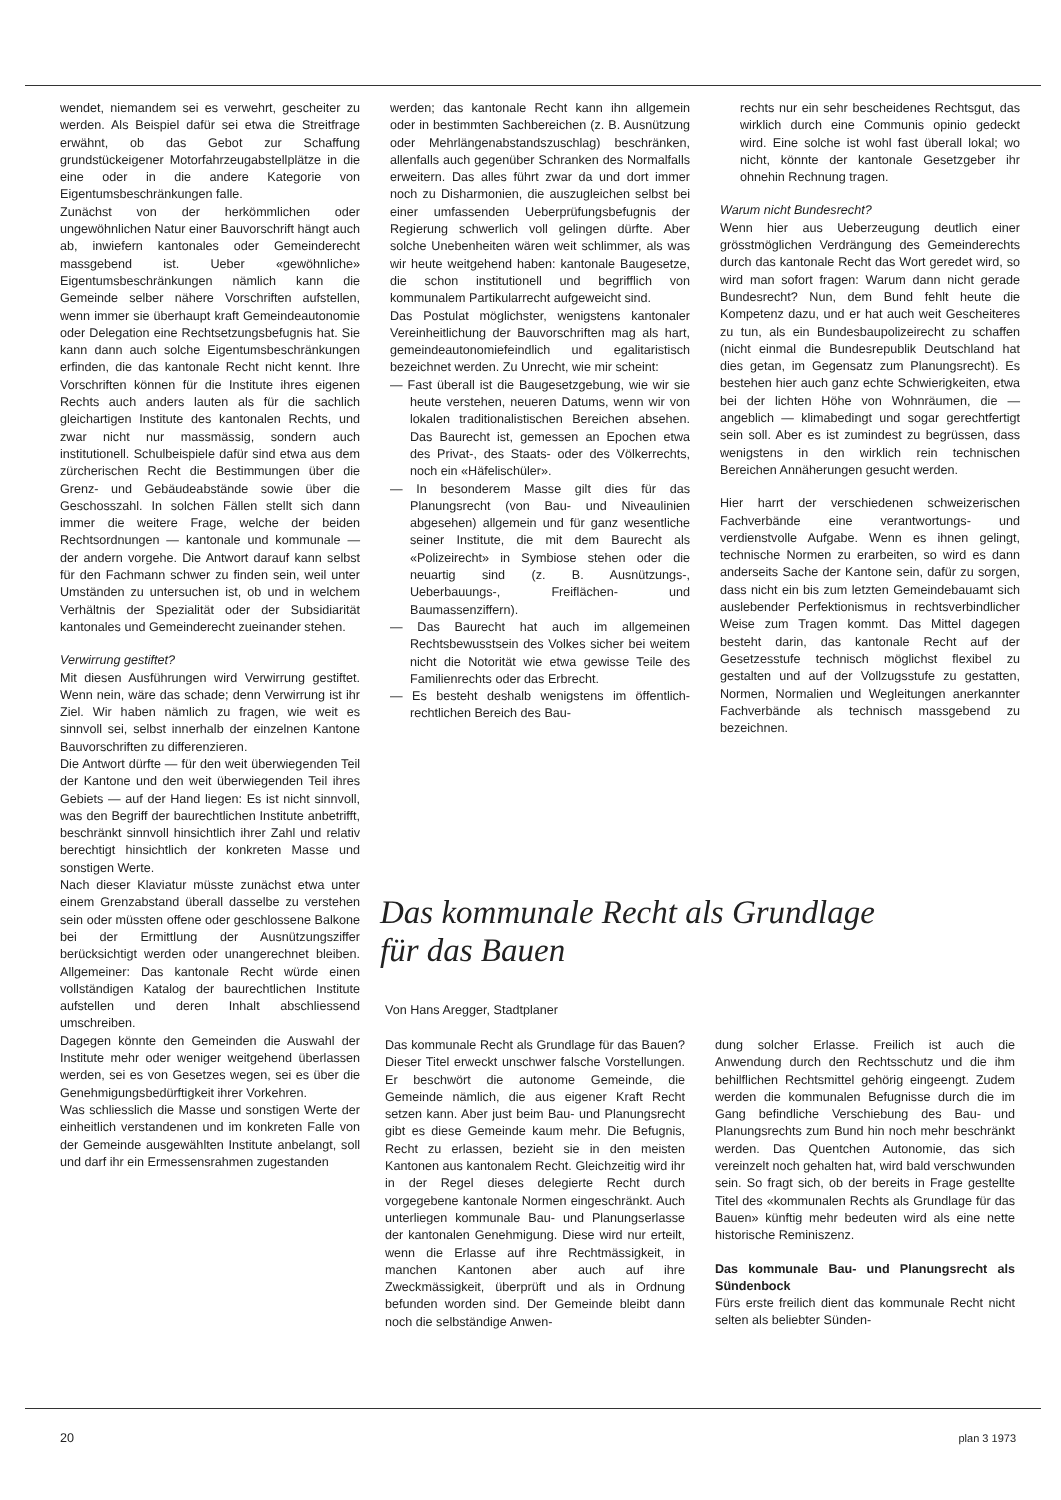wendet, niemandem sei es verwehrt, gescheiter zu werden. Als Beispiel dafür sei etwa die Streitfrage erwähnt, ob das Gebot zur Schaffung grundstückeigener Motorfahrzeugabstellplätze in die eine oder in die andere Kategorie von Eigentumsbeschränkungen falle.
Zunächst von der herkömmlichen oder ungewöhnlichen Natur einer Bauvorschrift hängt auch ab, inwiefern kantonales oder Gemeinderecht massgebend ist. Ueber «gewöhnliche» Eigentumsbeschränkungen nämlich kann die Gemeinde selber nähere Vorschriften aufstellen, wenn immer sie überhaupt kraft Gemeindeautonomie oder Delegation eine Rechtsetzungsbefugnis hat. Sie kann dann auch solche Eigentumsbeschränkungen erfinden, die das kantonale Recht nicht kennt. Ihre Vorschriften können für die Institute ihres eigenen Rechts auch anders lauten als für die sachlich gleichartigen Institute des kantonalen Rechts, und zwar nicht nur massmässig, sondern auch institutionell. Schulbeispiele dafür sind etwa aus dem zürcherischen Recht die Bestimmungen über die Grenz- und Gebäudeabstände sowie über die Geschosszahl. In solchen Fällen stellt sich dann immer die weitere Frage, welche der beiden Rechtsordnungen — kantonale und kommunale — der andern vorgehe. Die Antwort darauf kann selbst für den Fachmann schwer zu finden sein, weil unter Umständen zu untersuchen ist, ob und in welchem Verhältnis der Spezialität oder der Subsidiarität kantonales und Gemeinderecht zueinander stehen.
Verwirrung gestiftet?
Mit diesen Ausführungen wird Verwirrung gestiftet. Wenn nein, wäre das schade; denn Verwirrung ist ihr Ziel. Wir haben nämlich zu fragen, wie weit es sinnvoll sei, selbst innerhalb der einzelnen Kantone Bauvorschriften zu differenzieren.
Die Antwort dürfte — für den weit überwiegenden Teil der Kantone und den weit überwiegenden Teil ihres Gebiets — auf der Hand liegen: Es ist nicht sinnvoll, was den Begriff der baurechtlichen Institute anbetrifft, beschränkt sinnvoll hinsichtlich ihrer Zahl und relativ berechtigt hinsichtlich der konkreten Masse und sonstigen Werte.
Nach dieser Klaviatur müsste zunächst etwa unter einem Grenzabstand überall dasselbe zu verstehen sein oder müssten offene oder geschlossene Balkone bei der Ermittlung der Ausnützungsziffer berücksichtigt werden oder unangerechnet bleiben. Allgemeiner: Das kantonale Recht würde einen vollständigen Katalog der baurechtlichen Institute aufstellen und deren Inhalt abschliessend umschreiben.
Dagegen könnte den Gemeinden die Auswahl der Institute mehr oder weniger weitgehend überlassen werden, sei es von Gesetzes wegen, sei es über die Genehmigungsbedürftigkeit ihrer Vorkehren.
Was schliesslich die Masse und sonstigen Werte der einheitlich verstandenen und im konkreten Falle von der Gemeinde ausgewählten Institute anbelangt, soll und darf ihr ein Ermessensrahmen zugestanden
werden; das kantonale Recht kann ihn allgemein oder in bestimmten Sachbereichen (z. B. Ausnützung oder Mehrlängenabstandszuschlag) beschränken, allenfalls auch gegenüber Schranken des Normalfalls erweitern. Das alles führt zwar da und dort immer noch zu Disharmonien, die auszugleichen selbst bei einer umfassenden Ueberprüfungsbefugnis der Regierung schwerlich voll gelingen dürfte. Aber solche Unebenheiten wären weit schlimmer, als was wir heute weitgehend haben: kantonale Baugesetze, die schon institutionell und begrifflich von kommunalem Partikularrecht aufgeweicht sind.
Das Postulat möglichster, wenigstens kantonaler Vereinheitlichung der Bauvorschriften mag als hart, gemeindeautonomiefeindlich und egalitaristisch bezeichnet werden. Zu Unrecht, wie mir scheint:
— Fast überall ist die Baugesetzgebung, wie wir sie heute verstehen, neueren Datums, wenn wir von lokalen traditionalistischen Bereichen absehen. Das Baurecht ist, gemessen an Epochen etwa des Privat-, des Staats- oder des Völkerrechts, noch ein «Häfelischüler».
— In besonderem Masse gilt dies für das Planungsrecht (von Bau- und Niveaulinien abgesehen) allgemein und für ganz wesentliche seiner Institute, die mit dem Baurecht als «Polizeirecht» in Symbiose stehen oder die neuartig sind (z. B. Ausnützungs-, Ueberbauungs-, Freiflächen- und Baumassenziffern).
— Das Baurecht hat auch im allgemeinen Rechtsbewusstsein des Volkes sicher bei weitem nicht die Notorität wie etwa gewisse Teile des Familienrechts oder das Erbrecht.
— Es besteht deshalb wenigstens im öffentlich-rechtlichen Bereich des Bau-
rechts nur ein sehr bescheidenes Rechtsgut, das wirklich durch eine Communis opinio gedeckt wird. Eine solche ist wohl fast überall lokal; wo nicht, könnte der kantonale Gesetzgeber ihr ohnehin Rechnung tragen.
Warum nicht Bundesrecht?
Wenn hier aus Ueberzeugung deutlich einer grösstmöglichen Verdrängung des Gemeinderechts durch das kantonale Recht das Wort geredet wird, so wird man sofort fragen: Warum dann nicht gerade Bundesrecht? Nun, dem Bund fehlt heute die Kompetenz dazu, und er hat auch weit Gescheiteres zu tun, als ein Bundesbaupolizeirecht zu schaffen (nicht einmal die Bundesrepublik Deutschland hat dies getan, im Gegensatz zum Planungsrecht). Es bestehen hier auch ganz echte Schwierigkeiten, etwa bei der lichten Höhe von Wohnräumen, die — angeblich — klimabedingt und sogar gerechtfertigt sein soll. Aber es ist zumindest zu begrüssen, dass wenigstens in den wirklich rein technischen Bereichen Annäherungen gesucht werden.
Hier harrt der verschiedenen schweizerischen Fachverbände eine verantwortungs- und verdienstvolle Aufgabe. Wenn es ihnen gelingt, technische Normen zu erarbeiten, so wird es dann anderseits Sache der Kantone sein, dafür zu sorgen, dass nicht ein bis zum letzten Gemeindebauamt sich auslebender Perfektionismus in rechtsverbindlicher Weise zum Tragen kommt. Das Mittel dagegen besteht darin, das kantonale Recht auf der Gesetzesstufe technisch möglichst flexibel zu gestalten und auf der Vollzugsstufe zu gestatten, Normen, Normalien und Wegleitungen anerkannter Fachverbände als technisch massgebend zu bezeichnen.
Das kommunale Recht als Grundlage
für das Bauen
Von Hans Aregger, Stadtplaner
Das kommunale Recht als Grundlage für das Bauen? Dieser Titel erweckt unschwer falsche Vorstellungen. Er beschwört die autonome Gemeinde, die Gemeinde nämlich, die aus eigener Kraft Recht setzen kann. Aber just beim Bau- und Planungsrecht gibt es diese Gemeinde kaum mehr. Die Befugnis, Recht zu erlassen, bezieht sie in den meisten Kantonen aus kantonalem Recht. Gleichzeitig wird ihr in der Regel dieses delegierte Recht durch vorgegebene kantonale Normen eingeschränkt. Auch unterliegen kommunale Bau- und Planungserlasse der kantonalen Genehmigung. Diese wird nur erteilt, wenn die Erlasse auf ihre Rechtmässigkeit, in manchen Kantonen aber auch auf ihre Zweckmässigkeit, überprüft und als in Ordnung befunden worden sind. Der Gemeinde bleibt dann noch die selbständige Anwen-
dung solcher Erlasse. Freilich ist auch die Anwendung durch den Rechtsschutz und die ihm behilflichen Rechtsmittel gehörig eingeengt. Zudem werden die kommunalen Befugnisse durch die im Gang befindliche Verschiebung des Bau- und Planungsrechts zum Bund hin noch mehr beschränkt werden. Das Quentchen Autonomie, das sich vereinzelt noch gehalten hat, wird bald verschwunden sein. So fragt sich, ob der bereits in Frage gestellte Titel des «kommunalen Rechts als Grundlage für das Bauen» künftig mehr bedeuten wird als eine nette historische Reminiszenz.
Das kommunale Bau- und Planungsrecht als Sündenbock
Fürs erste freilich dient das kommunale Recht nicht selten als beliebter Sünden-
20 plan 3 1973